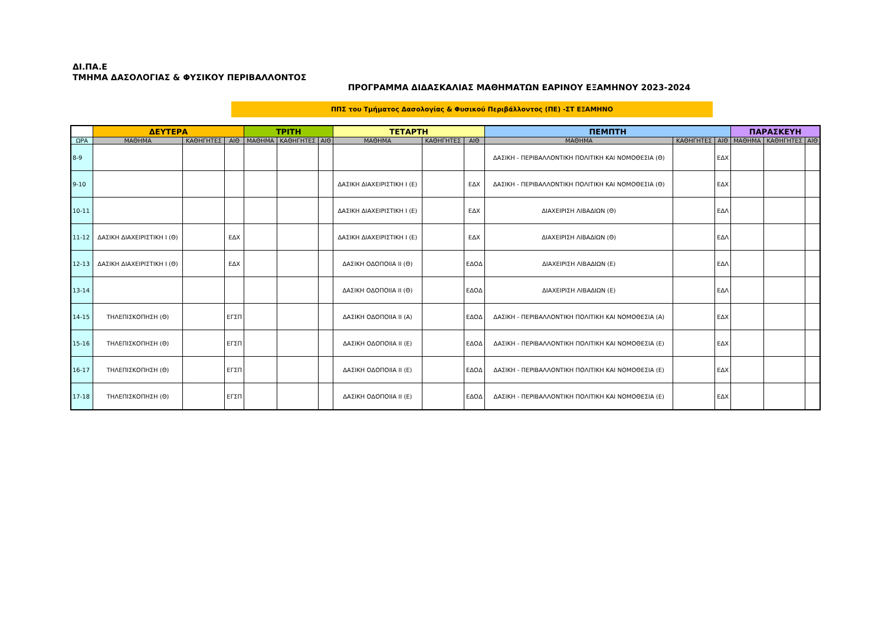ΔΙ.ΠΑ.Ε
ΤΜΗΜΑ ΔΑΣΟΛΟΓΙΑΣ & ΦΥΣΙΚΟΥ ΠΕΡΙΒΑΛΛΟΝΤΟΣ
ΠΡΟΓΡΑΜΜΑ ΔΙΔΑΣΚΑΛΙΑΣ ΜΑΘΗΜΑΤΩΝ ΕΑΡΙΝΟΥ ΕΞΑΜΗΝΟΥ 2023-2024
ΠΠΣ του Τμήματος Δασολογίας & Φυσικού Περιβάλλοντος (ΠΕ) -ΣΤ ΕΞΑΜΗΝΟ
| | ΔΕΥΤΕΡΑ | | | ΤΡΙΤΗ | | | ΤΕΤΑΡΤΗ | | | ΠΕΜΠΤΗ | | | ΠΑΡΑΣΚΕΥΗ | | |
| --- | --- | --- | --- | --- | --- | --- | --- | --- | --- | --- | --- | --- | --- | --- | --- |
| ΩΡΑ | ΜΑΘΗΜΑ | ΚΑΘΗΓΗΤΕΣ | ΑΙΘ | ΜΑΘΗΜΑ | ΚΑΘΗΓΗΤΕΣ | ΑΙΘ | ΜΑΘΗΜΑ | ΚΑΘΗΓΗΤΕΣ | ΑΙΘ | ΜΑΘΗΜΑ | ΚΑΘΗΓΗΤΕΣ | ΑΙΘ | ΜΑΘΗΜΑ | ΚΑΘΗΓΗΤΕΣ | ΑΙΘ |
| 8-9 | | | | | | | | | | ΔΑΣΙΚΗ - ΠΕΡΙΒΑΛΛΟΝΤΙΚΗ ΠΟΛΙΤΙΚΗ ΚΑΙ ΝΟΜΟΘΕΣΙΑ (Θ) | | ΕΔΧ | | | |
| 9-10 | | | | | | | ΔΑΣΙΚΗ ΔΙΑΧΕΙΡΙΣΤΙΚΗ Ι (Ε) | | ΕΔΧ | ΔΑΣΙΚΗ - ΠΕΡΙΒΑΛΛΟΝΤΙΚΗ ΠΟΛΙΤΙΚΗ ΚΑΙ ΝΟΜΟΘΕΣΙΑ (Θ) | | ΕΔΧ | | | |
| 10-11 | | | | | | | ΔΑΣΙΚΗ ΔΙΑΧΕΙΡΙΣΤΙΚΗ Ι (Ε) | | ΕΔΧ | ΔΙΑΧΕΙΡΙΣΗ ΛΙΒΑΔΙΩΝ (Θ) | | ΕΔΛ | | | |
| 11-12 | ΔΑΣΙΚΗ ΔΙΑΧΕΙΡΙΣΤΙΚΗ Ι (Θ) | | ΕΔΧ | | | | ΔΑΣΙΚΗ ΔΙΑΧΕΙΡΙΣΤΙΚΗ Ι (Ε) | | ΕΔΧ | ΔΙΑΧΕΙΡΙΣΗ ΛΙΒΑΔΙΩΝ (Θ) | | ΕΔΛ | | | |
| 12-13 | ΔΑΣΙΚΗ ΔΙΑΧΕΙΡΙΣΤΙΚΗ Ι (Θ) | | ΕΔΧ | | | | ΔΑΣΙΚΗ ΟΔΟΠΟΙΙΑ ΙΙ (Θ) | | ΕΔΟΔ | ΔΙΑΧΕΙΡΙΣΗ ΛΙΒΑΔΙΩΝ (Ε) | | ΕΔΛ | | | |
| 13-14 | | | | | | | ΔΑΣΙΚΗ ΟΔΟΠΟΙΙΑ ΙΙ (Θ) | | ΕΔΟΔ | ΔΙΑΧΕΙΡΙΣΗ ΛΙΒΑΔΙΩΝ (Ε) | | ΕΔΛ | | | |
| 14-15 | ΤΗΛΕΠΙΣΚΟΠΗΣΗ (Θ) | | ΕΓΣΠ | | | | ΔΑΣΙΚΗ ΟΔΟΠΟΙΙΑ ΙΙ (Α) | | ΕΔΟΔ | ΔΑΣΙΚΗ - ΠΕΡΙΒΑΛΛΟΝΤΙΚΗ ΠΟΛΙΤΙΚΗ ΚΑΙ ΝΟΜΟΘΕΣΙΑ (Α) | | ΕΔΧ | | | |
| 15-16 | ΤΗΛΕΠΙΣΚΟΠΗΣΗ (Θ) | | ΕΓΣΠ | | | | ΔΑΣΙΚΗ ΟΔΟΠΟΙΙΑ ΙΙ (Ε) | | ΕΔΟΔ | ΔΑΣΙΚΗ - ΠΕΡΙΒΑΛΛΟΝΤΙΚΗ ΠΟΛΙΤΙΚΗ ΚΑΙ ΝΟΜΟΘΕΣΙΑ (Ε) | | ΕΔΧ | | | |
| 16-17 | ΤΗΛΕΠΙΣΚΟΠΗΣΗ (Θ) | | ΕΓΣΠ | | | | ΔΑΣΙΚΗ ΟΔΟΠΟΙΙΑ ΙΙ (Ε) | | ΕΔΟΔ | ΔΑΣΙΚΗ - ΠΕΡΙΒΑΛΛΟΝΤΙΚΗ ΠΟΛΙΤΙΚΗ ΚΑΙ ΝΟΜΟΘΕΣΙΑ (Ε) | | ΕΔΧ | | | |
| 17-18 | ΤΗΛΕΠΙΣΚΟΠΗΣΗ (Θ) | | ΕΓΣΠ | | | | ΔΑΣΙΚΗ ΟΔΟΠΟΙΙΑ ΙΙ (Ε) | | ΕΔΟΔ | ΔΑΣΙΚΗ - ΠΕΡΙΒΑΛΛΟΝΤΙΚΗ ΠΟΛΙΤΙΚΗ ΚΑΙ ΝΟΜΟΘΕΣΙΑ (Ε) | | ΕΔΧ | | | |